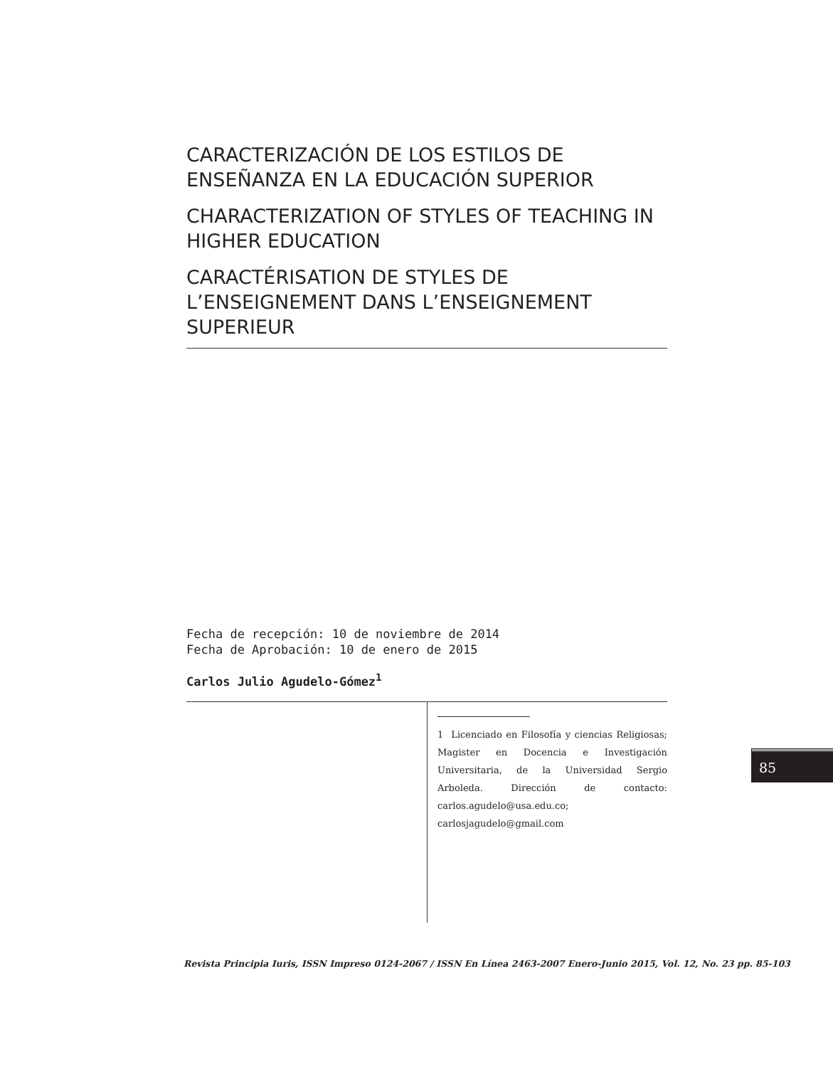CARACTERIZACIÓN DE LOS ESTILOS DE ENSEÑANZA EN LA EDUCACIÓN SUPERIOR
CHARACTERIZATION OF STYLES OF TEACHING IN HIGHER EDUCATION
CARACTÉRISATION DE STYLES DE L’ENSEIGNEMENT DANS L’ENSEIGNEMENT SUPERIEUR
Fecha de recepción: 10 de noviembre de 2014
Fecha de Aprobación: 10 de enero de 2015
Carlos Julio Agudelo-Gómez<sup>1</sup>
1 Licenciado en Filosofía y ciencias Religiosas; Magister en Docencia e Investigación Universitaria, de la Universidad Sergio Arboleda. Dirección de contacto: carlos.agudelo@usa.edu.co; carlosjagudelo@gmail.com
85
Revista Principia Iuris, ISSN Impreso 0124-2067 / ISSN En Línea 2463-2007 Enero-Junio 2015, Vol. 12, No. 23 pp. 85-103